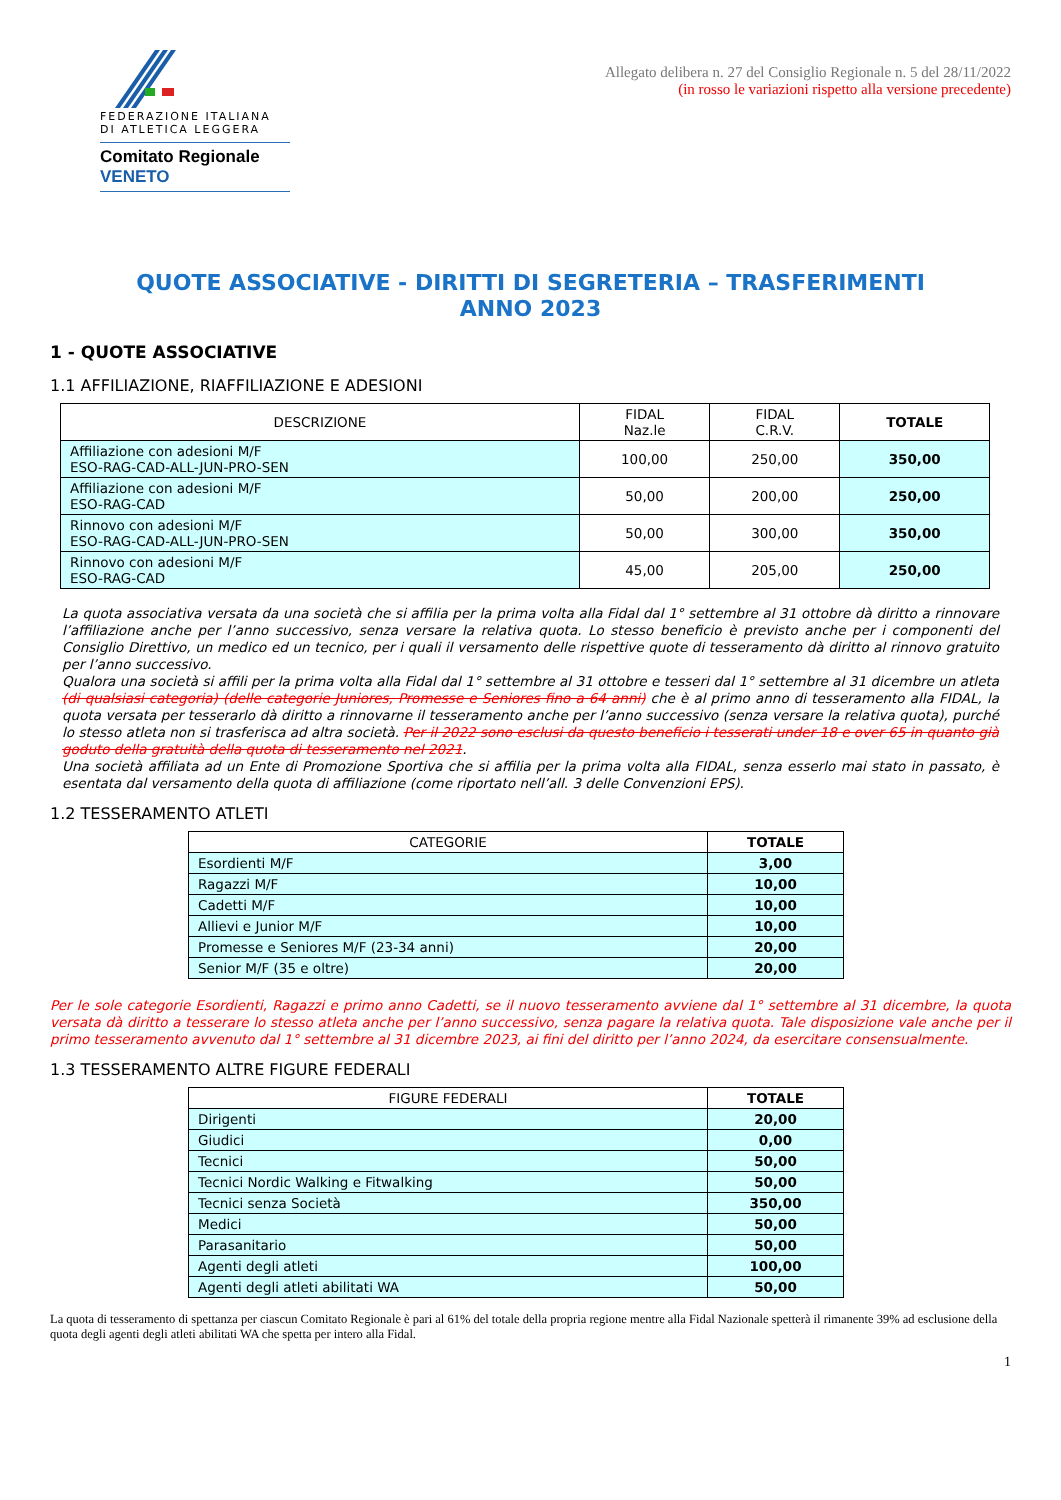FEDERAZIONE ITALIANA
DI ATLETICA LEGGERA
Comitato Regionale VENETO
Allegato delibera n. 27 del Consiglio Regionale n. 5 del 28/11/2022
(in rosso le variazioni rispetto alla versione precedente)
QUOTE ASSOCIATIVE - DIRITTI DI SEGRETERIA – TRASFERIMENTI
ANNO 2023
1 - QUOTE ASSOCIATIVE
1.1 AFFILIAZIONE, RIAFFILIAZIONE E ADESIONI
| DESCRIZIONE | FIDAL Naz.le | FIDAL C.R.V. | TOTALE |
| --- | --- | --- | --- |
| Affiliazione con adesioni M/F ESO-RAG-CAD-ALL-JUN-PRO-SEN | 100,00 | 250,00 | 350,00 |
| Affiliazione con adesioni M/F ESO-RAG-CAD | 50,00 | 200,00 | 250,00 |
| Rinnovo con adesioni M/F ESO-RAG-CAD-ALL-JUN-PRO-SEN | 50,00 | 300,00 | 350,00 |
| Rinnovo con adesioni M/F ESO-RAG-CAD | 45,00 | 205,00 | 250,00 |
La quota associativa versata da una società che si affilia per la prima volta alla Fidal dal 1° settembre al 31 ottobre dà diritto a rinnovare l’affiliazione anche per l’anno successivo, senza versare la relativa quota. Lo stesso beneficio è previsto anche per i componenti del Consiglio Direttivo, un medico ed un tecnico, per i quali il versamento delle rispettive quote di tesseramento dà diritto al rinnovo gratuito per l’anno successivo.
Qualora una società si affili per la prima volta alla Fidal dal 1° settembre al 31 ottobre e tesseri dal 1° settembre al 31 dicembre un atleta (di qualsiasi categoria) (delle categorie Juniores, Promesse e Seniores fino a 64 anni) che è al primo anno di tesseramento alla FIDAL, la quota versata per tesserarlo dà diritto a rinnovarne il tesseramento anche per l’anno successivo (senza versare la relativa quota), purché lo stesso atleta non si trasferisca ad altra società. Per il 2022 sono esclusi da questo beneficio i tesserati under 18 e over 65 in quanto già goduto della gratuità della quota di tesseramento nel 2021.
Una società affiliata ad un Ente di Promozione Sportiva che si affilia per la prima volta alla FIDAL, senza esserlo mai stato in passato, è esentata dal versamento della quota di affiliazione (come riportato nell’all. 3 delle Convenzioni EPS).
1.2 TESSERAMENTO ATLETI
| CATEGORIE | TOTALE |
| --- | --- |
| Esordienti M/F | 3,00 |
| Ragazzi M/F | 10,00 |
| Cadetti M/F | 10,00 |
| Allievi e Junior M/F | 10,00 |
| Promesse e Seniores M/F (23-34 anni) | 20,00 |
| Senior M/F (35 e oltre) | 20,00 |
Per le sole categorie Esordienti, Ragazzi e primo anno Cadetti, se il nuovo tesseramento avviene dal 1° settembre al 31 dicembre, la quota versata dà diritto a tesserare lo stesso atleta anche per l’anno successivo, senza pagare la relativa quota. Tale disposizione vale anche per il primo tesseramento avvenuto dal 1° settembre al 31 dicembre 2023, ai fini del diritto per l’anno 2024, da esercitare consensualmente.
1.3 TESSERAMENTO ALTRE FIGURE FEDERALI
| FIGURE FEDERALI | TOTALE |
| --- | --- |
| Dirigenti | 20,00 |
| Giudici | 0,00 |
| Tecnici | 50,00 |
| Tecnici Nordic Walking e Fitwalking | 50,00 |
| Tecnici senza Società | 350,00 |
| Medici | 50,00 |
| Parasanitario | 50,00 |
| Agenti degli atleti | 100,00 |
| Agenti degli atleti abilitati WA | 50,00 |
La quota di tesseramento di spettanza per ciascun Comitato Regionale è pari al 61% del totale della propria regione mentre alla Fidal Nazionale spetterà il rimanente 39% ad esclusione della quota degli agenti degli atleti abilitati WA che spetta per intero alla Fidal.
1